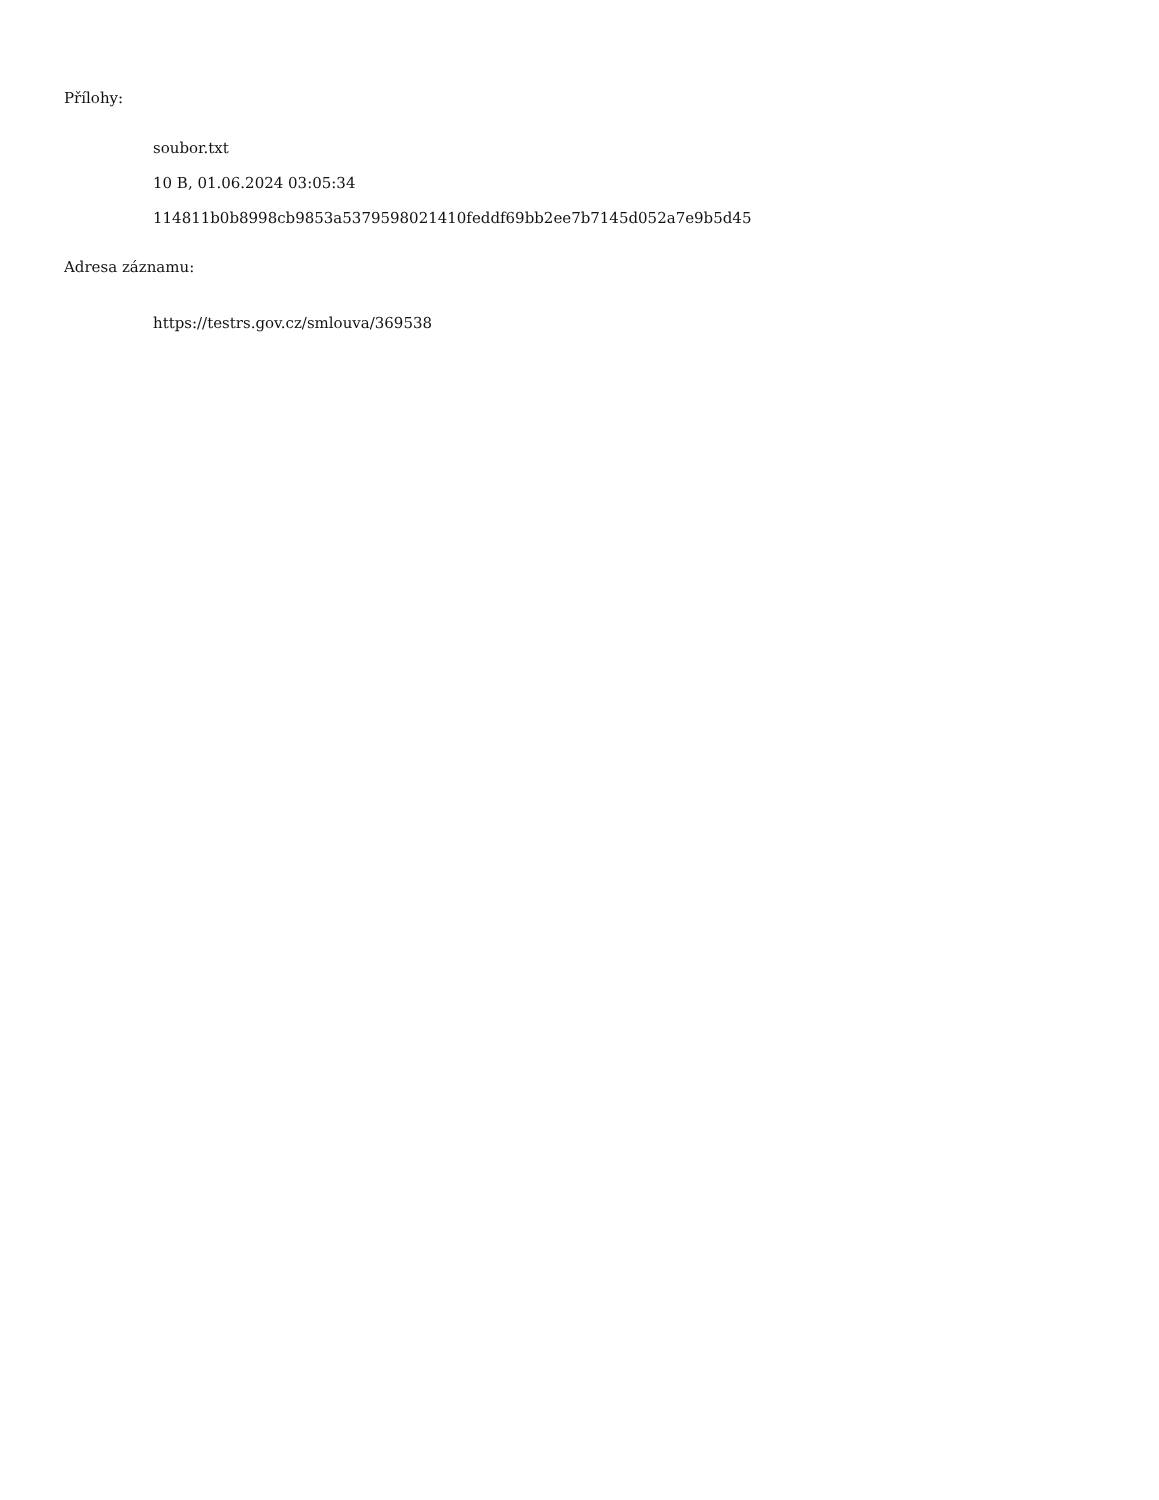Přílohy:
soubor.txt
10 B, 01.06.2024 03:05:34
114811b0b8998cb9853a5379598021410feddf69bb2ee7b7145d052a7e9b5d45
Adresa záznamu:
https://testrs.gov.cz/smlouva/369538